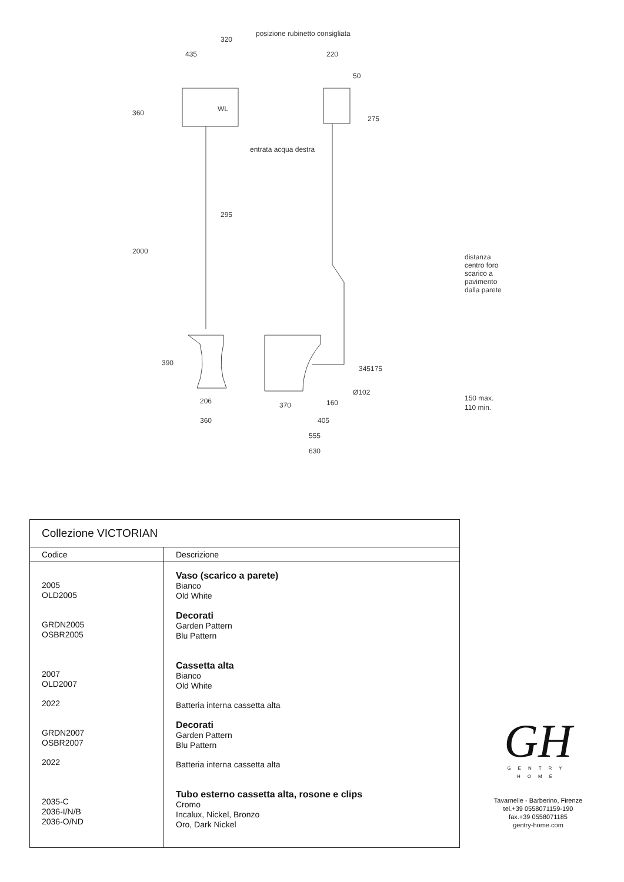posizione rubinetto consigliata
320
435 220
50
WL 360
275
entrata acqua destra
295
2000
390
345 175
Ø102
206
360
370 160
405
555
630
distanza centro foro scarico a pavimento dalla parete
150 max.
110 min.
| Collezione VICTORIAN | |
| --- | --- |
| Codice | Descrizione |
| 2005 OLD2005 GRDN2005 OSBR2005 2007 OLD2007 2022 GRDN2007 OSBR2007 2022 2035-C 2036-I/N/B 2036-O/ND | Vaso (scarico a parete) Bianco Old White Decorati Garden Pattern Blu Pattern Cassetta alta Bianco Old White Batteria interna cassetta alta Decorati Garden Pattern Blu Pattern Batteria interna cassetta alta Tubo esterno cassetta alta, rosone e clips Cromo Incalux, Nickel, Bronzo Oro, Dark Nickel |
GH
GENTRY HOME
Tavarnelle - Barberino, Firenze
tel.+39 0558071159-190
fax.+39 0558071185
gentry-home.com